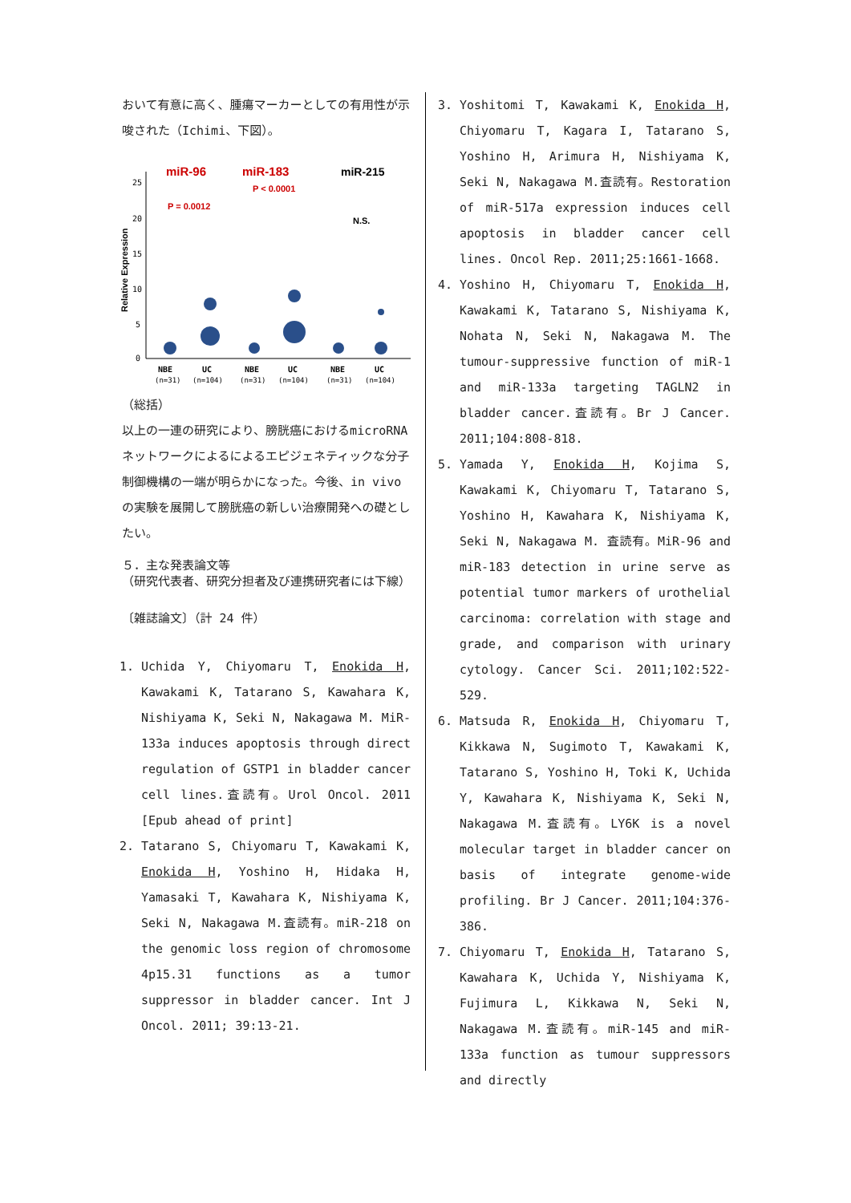おいて有意に高く、腫瘍マーカーとしての有用性が示唆された（Ichimi、下図）。
miR-96
miR-183
miR-215
P = 0.0012
P < 0.0001
N.S.
25
20
15
10
5
0
Relative Expression
NBE
UC
NBE
UC
NBE
UC
(n=31)
(n=104)
(n=31)
(n=104)
(n=31)
(n=104)
（総括）
以上の一連の研究により、膀胱癌におけるmicroRNA ネットワークによるによるエピジェネティックな分子制御機構の一端が明らかになった。今後、in vivo の実験を展開して膀胱癌の新しい治療開発への礎としたい。
５．主な発表論文等
（研究代表者、研究分担者及び連携研究者には下線）
〔雑誌論文〕（計 24 件）
1. Uchida Y, Chiyomaru T, Enokida H, Kawakami K, Tatarano S, Kawahara K, Nishiyama K, Seki N, Nakagawa M. MiR-133a induces apoptosis through direct regulation of GSTP1 in bladder cancer cell lines.査読有。Urol Oncol. 2011 [Epub ahead of print]
2. Tatarano S, Chiyomaru T, Kawakami K, Enokida H, Yoshino H, Hidaka H, Yamasaki T, Kawahara K, Nishiyama K, Seki N, Nakagawa M.査読有。miR-218 on the genomic loss region of chromosome 4p15.31 functions as a tumor suppressor in bladder cancer. Int J Oncol. 2011; 39:13-21.
3. Yoshitomi T, Kawakami K, Enokida H, Chiyomaru T, Kagara I, Tatarano S, Yoshino H, Arimura H, Nishiyama K, Seki N, Nakagawa M.査読有。Restoration of miR-517a expression induces cell apoptosis in bladder cancer cell lines. Oncol Rep. 2011;25:1661-1668.
4. Yoshino H, Chiyomaru T, Enokida H, Kawakami K, Tatarano S, Nishiyama K, Nohata N, Seki N, Nakagawa M. The tumour-suppressive function of miR-1 and miR-133a targeting TAGLN2 in bladder cancer.査読有。Br J Cancer. 2011;104:808-818.
5. Yamada Y, Enokida H, Kojima S, Kawakami K, Chiyomaru T, Tatarano S, Yoshino H, Kawahara K, Nishiyama K, Seki N, Nakagawa M. 査読有。MiR-96 and miR-183 detection in urine serve as potential tumor markers of urothelial carcinoma: correlation with stage and grade, and comparison with urinary cytology. Cancer Sci. 2011;102:522-529.
6. Matsuda R, Enokida H, Chiyomaru T, Kikkawa N, Sugimoto T, Kawakami K, Tatarano S, Yoshino H, Toki K, Uchida Y, Kawahara K, Nishiyama K, Seki N, Nakagawa M.査読有。LY6K is a novel molecular target in bladder cancer on basis of integrate genome-wide profiling. Br J Cancer. 2011;104:376-386.
7. Chiyomaru T, Enokida H, Tatarano S, Kawahara K, Uchida Y, Nishiyama K, Fujimura L, Kikkawa N, Seki N, Nakagawa M.査読有。miR-145 and miR-133a function as tumour suppressors and directly